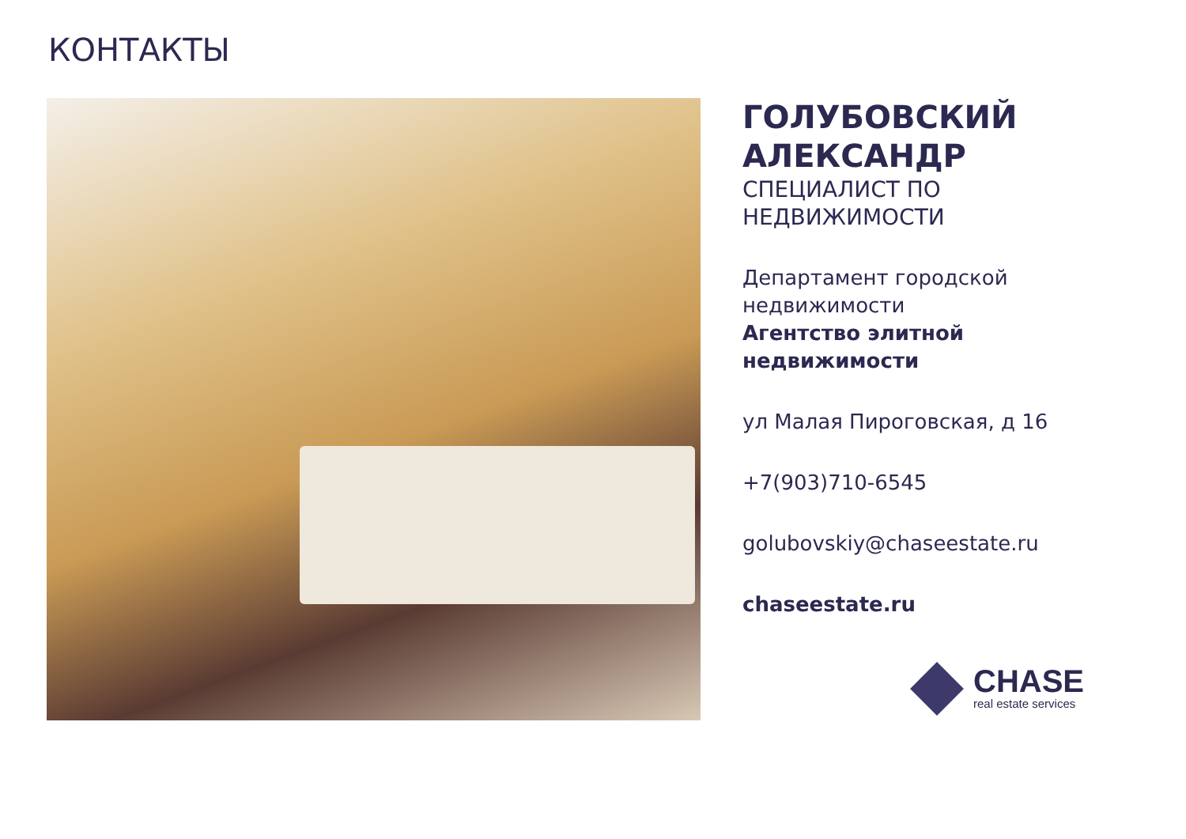КОНТАКТЫ
ГОЛУБОВСКИЙ
АЛЕКСАНДР
СПЕЦИАЛИСТ ПО
НЕДВИЖИМОСТИ
Департамент городской недвижимости
Агентство элитной недвижимости
ул Малая Пироговская, д 16
+7(903)710-6545
golubovskiy@chaseestate.ru
chaseestate.ru
CHASE
real estate services